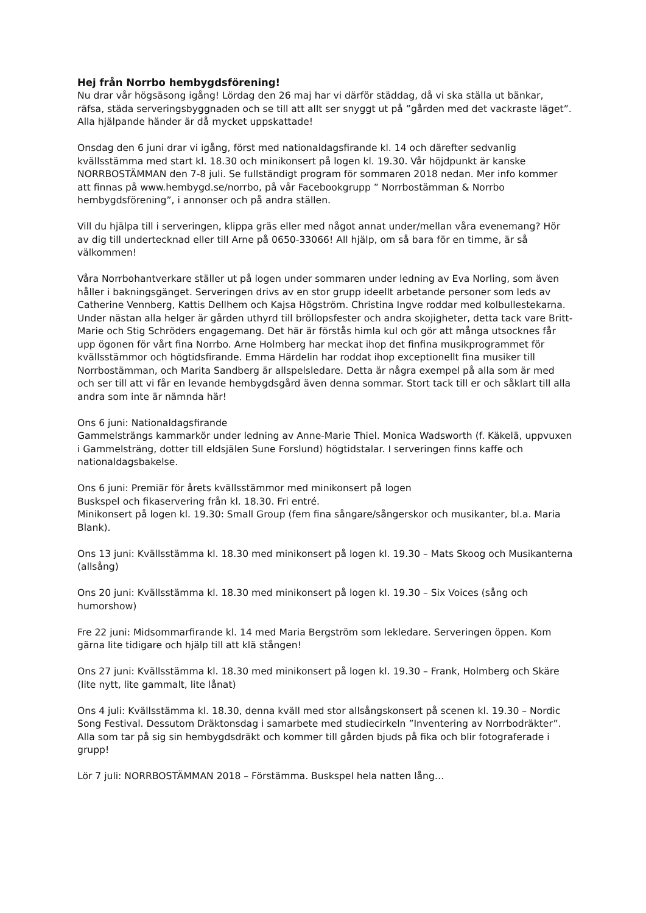Hej från Norrbo hembygdsförening!
Nu drar vår högsäsong igång! Lördag den 26 maj har vi därför städdag, då vi ska ställa ut bänkar, räfsa, städa serveringsbyggnaden och se till att allt ser snyggt ut på ”gården med det vackraste läget”. Alla hjälpande händer är då mycket uppskattade!
Onsdag den 6 juni drar vi igång, först med nationaldagsfirande kl. 14 och därefter sedvanlig kvällsstämma med start kl. 18.30 och minikonsert på logen kl. 19.30. Vår höjdpunkt är kanske NORRBOSTÄMMAN den 7-8 juli. Se fullständigt program för sommaren 2018 nedan. Mer info kommer att finnas på www.hembygd.se/norrbo, på vår Facebookgrupp ” Norrbostämman & Norrbo hembygdsförening”, i annonser och på andra ställen.
Vill du hjälpa till i serveringen, klippa gräs eller med något annat under/mellan våra evenemang? Hör av dig till undertecknad eller till Arne på 0650-33066! All hjälp, om så bara för en timme, är så välkommen!
Våra Norrbohantverkare ställer ut på logen under sommaren under ledning av Eva Norling, som även håller i bakningsgänget. Serveringen drivs av en stor grupp ideellt arbetande personer som leds av Catherine Vennberg, Kattis Dellhem och Kajsa Högström. Christina Ingve roddar med kolbullestekarna. Under nästan alla helger är gården uthyrd till bröllopsfester och andra skojigheter, detta tack vare Britt-Marie och Stig Schröders engagemang. Det här är förstås himla kul och gör att många utsocknes får upp ögonen för vårt fina Norrbo. Arne Holmberg har meckat ihop det finfina musikprogrammet för kvällsstämmor och högtidsfirande. Emma Härdelin har roddat ihop exceptionellt fina musiker till Norrbostämman, och Marita Sandberg är allspelsledare. Detta är några exempel på alla som är med och ser till att vi får en levande hembygdsgård även denna sommar. Stort tack till er och såklart till alla andra som inte är nämnda här!
Ons 6 juni: Nationaldagsfirande
Gammelsträngs kammarkör under ledning av Anne-Marie Thiel. Monica Wadsworth (f. Käkelä, uppvuxen i Gammelsträng, dotter till eldsjälen Sune Forslund) högtidstalar. I serveringen finns kaffe och nationaldagsbakelse.
Ons 6 juni: Premiär för årets kvällsstämmor med minikonsert på logen
Buskspel och fikaservering från kl. 18.30. Fri entré.
Minikonsert på logen kl. 19.30: Small Group (fem fina sångare/sångerskor och musikanter, bl.a. Maria Blank).
Ons 13 juni: Kvällsstämma kl. 18.30 med minikonsert på logen kl. 19.30 – Mats Skoog och Musikanterna (allsång)
Ons 20 juni: Kvällsstämma kl. 18.30 med minikonsert på logen kl. 19.30 – Six Voices (sång och humorshow)
Fre 22 juni: Midsommarfirande kl. 14 med Maria Bergström som lekledare. Serveringen öppen. Kom gärna lite tidigare och hjälp till att klä stången!
Ons 27 juni: Kvällsstämma kl. 18.30 med minikonsert på logen kl. 19.30 – Frank, Holmberg och Skäre (lite nytt, lite gammalt, lite lånat)
Ons 4 juli: Kvällsstämma kl. 18.30, denna kväll med stor allsångskonsert på scenen kl. 19.30 – Nordic Song Festival. Dessutom Dräktonsdag i samarbete med studiecirkeln ”Inventering av Norrbodräkter”. Alla som tar på sig sin hembygdsdräkt och kommer till gården bjuds på fika och blir fotograferade i grupp!
Lör 7 juli: NORRBOSTÄMMAN 2018 – Förstämma. Buskspel hela natten lång…